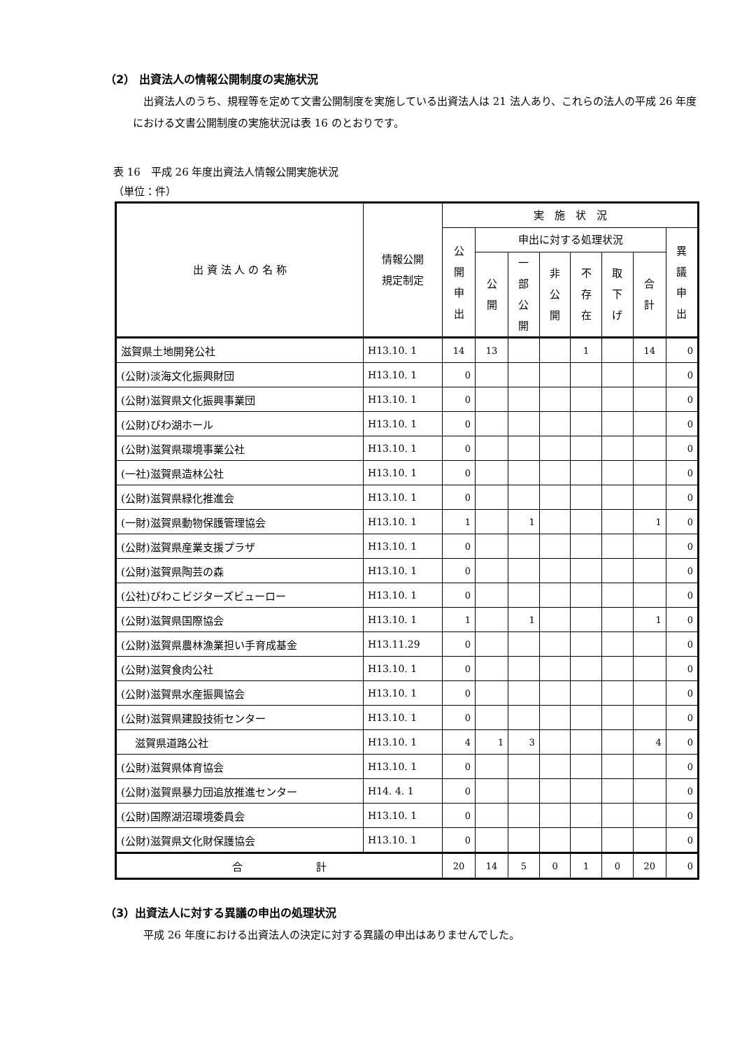（2） 出資法人の情報公開制度の実施状況
出資法人のうち、規程等を定めて文書公開制度を実施している出資法人は 21 法人あり、これらの法人の平成 26 年度における文書公開制度の実施状況は表 16 のとおりです。
表 16　平成 26 年度出資法人情報公開実施状況
（単位：件）
| 出 資 法 人 の 名 称 | 情報公開 規定制定 | 実 施 状 況 | | | | | | | |
| --- | --- | --- | --- | --- | --- | --- | --- | --- | --- |
| | | 公 開 申 出 | 申出に対する処理状況 | | | | | | 異 議 申 出 |
| | | | 公 開 | 一 部 公 開 | 非 公 開 | 不 存 在 | 取 下 げ | 合 計 | |
| 滋賀県土地開発公社 | H13.10. 1 | 14 | 13 | | | 1 | | 14 | 0 |
| (公財)淡海文化振興財団 | H13.10. 1 | 0 | | | | | | | 0 |
| (公財)滋賀県文化振興事業団 | H13.10. 1 | 0 | | | | | | | 0 |
| (公財)びわ湖ホール | H13.10. 1 | 0 | | | | | | | 0 |
| (公財)滋賀県環境事業公社 | H13.10. 1 | 0 | | | | | | | 0 |
| (一社)滋賀県造林公社 | H13.10. 1 | 0 | | | | | | | 0 |
| (公財)滋賀県緑化推進会 | H13.10. 1 | 0 | | | | | | | 0 |
| (一財)滋賀県動物保護管理協会 | H13.10. 1 | 1 | | 1 | | | | 1 | 0 |
| (公財)滋賀県産業支援プラザ | H13.10. 1 | 0 | | | | | | | 0 |
| (公財)滋賀県陶芸の森 | H13.10. 1 | 0 | | | | | | | 0 |
| (公社)びわこビジターズビューロー | H13.10. 1 | 0 | | | | | | | 0 |
| (公財)滋賀県国際協会 | H13.10. 1 | 1 | | 1 | | | | 1 | 0 |
| (公財)滋賀県農林漁業担い手育成基金 | H13.11.29 | 0 | | | | | | | 0 |
| (公財)滋賀食肉公社 | H13.10. 1 | 0 | | | | | | | 0 |
| (公財)滋賀県水産振興協会 | H13.10. 1 | 0 | | | | | | | 0 |
| (公財)滋賀県建設技術センター | H13.10. 1 | 0 | | | | | | | 0 |
| 滋賀県道路公社 | H13.10. 1 | 4 | 1 | 3 | | | | 4 | 0 |
| (公財)滋賀県体育協会 | H13.10. 1 | 0 | | | | | | | 0 |
| (公財)滋賀県暴力団追放推進センター | H14. 4. 1 | 0 | | | | | | | 0 |
| (公財)国際湖沼環境委員会 | H13.10. 1 | 0 | | | | | | | 0 |
| (公財)滋賀県文化財保護協会 | H13.10. 1 | 0 | | | | | | | 0 |
| 合 計 | | 20 | 14 | 5 | 0 | 1 | 0 | 20 | 0 |
（3）出資法人に対する異議の申出の処理状況
平成 26 年度における出資法人の決定に対する異議の申出はありませんでした。